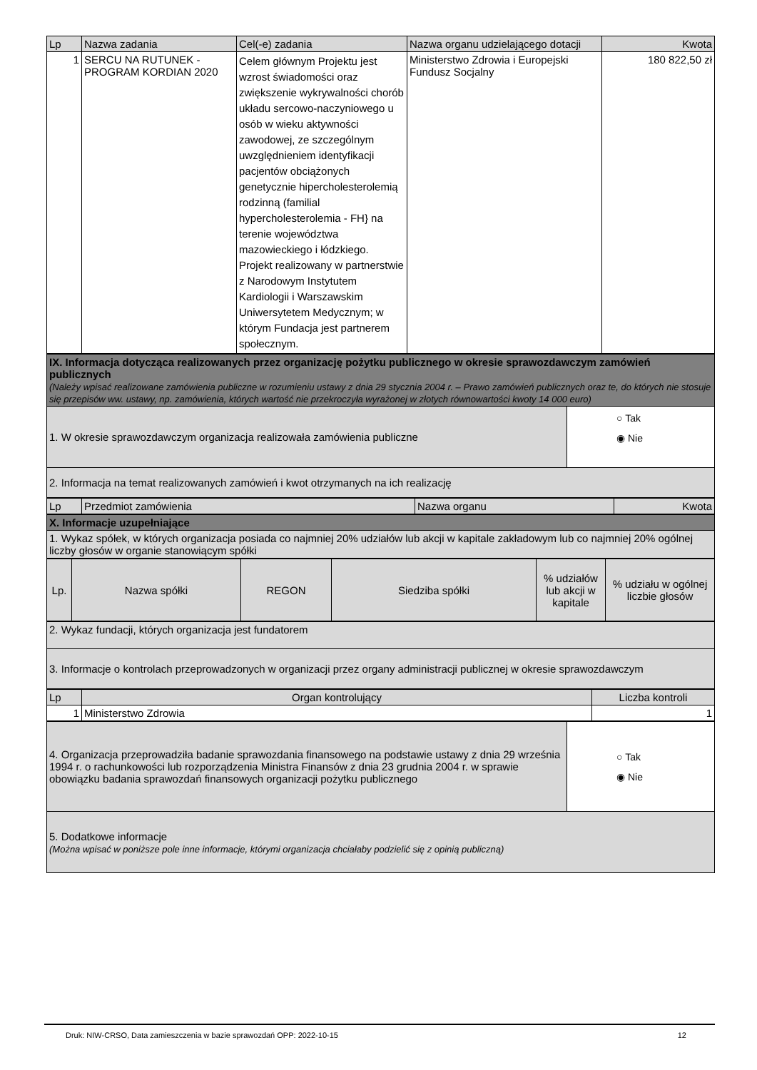| Lp | Nazwa zadania | Cel(-e) zadania | Nazwa organu udzielającego dotacji | Kwota |
| --- | --- | --- | --- | --- |
| 1 | SERCU NA RUTUNEK - PROGRAM KORDIAN 2020 | Celem głównym Projektu jest wzrost świadomości oraz zwiększenie wykrywalności chorób układu sercowo-naczyniowego u osób w wieku aktywności zawodowej, ze szczególnym uwzględnieniem identyfikacji pacjentów obciążonych genetycznie hipercholesterolemią rodzinną (familial hypercholesterolemia - FH} na terenie województwa mazowieckiego i łódzkiego. Projekt realizowany w partnerstwie z Narodowym Instytutem Kardiologii i Warszawskim Uniwersytetem Medycznym; w którym Fundacja jest partnerem społecznym. | Ministerstwo Zdrowia i Europejski Fundusz Socjalny | 180 822,50 zł |
| IX. Informacja dotycząca realizowanych przez organizację pożytku publicznego w okresie sprawozdawczym zamówień publicznych (Należy wpisać realizowane zamówienia publiczne w rozumieniu ustawy z dnia 29 stycznia 2004 r. – Prawo zamówień publicznych oraz te, do których nie stosuje się przepisów ww. ustawy, np. zamówienia, których wartość nie przekroczyła wyrażonej w złotych równowartości kwoty 14 000 euro) | |
| 1. W okresie sprawozdawczym organizacja realizowała zamówienia publiczne | ○ Tak ◉ Nie |
| 2. Informacja na temat realizowanych zamówień i kwot otrzymanych na ich realizację | |
| Lp | Przedmiot zamówienia | Nazwa organu | Kwota |
| X. Informacje uzupełniające |
| 1. Wykaz spółek, w których organizacja posiada co najmniej 20% udziałów lub akcji w kapitale zakładowym lub co najmniej 20% ogólnej liczby głosów w organie stanowiącym spółki |
| Lp. | Nazwa spółki | REGON | Siedziba spółki | % udziałów lub akcji w kapitale | % udziału w ogólnej liczbie głosów |
| 2. Wykaz fundacji, których organizacja jest fundatorem |
| 3. Informacje o kontrolach przeprowadzonych w organizacji przez organy administracji publicznej w okresie sprawozdawczym |
| Lp | Organ kontrolujący | Liczba kontroli |
| 1 | Ministerstwo Zdrowia | 1 |
| 4. Organizacja przeprowadziła badanie sprawozdania finansowego na podstawie ustawy z dnia 29 września 1994 r. o rachunkowości lub rozporządzenia Ministra Finansów z dnia 23 grudnia 2004 r. w sprawie obowiązku badania sprawozdań finansowych organizacji pożytku publicznego | ○ Tak ◉ Nie |
| 5. Dodatkowe informacje (Można wpisać w poniższe pole inne informacje, którymi organizacja chciałaby podzielić się z opinią publiczną) | |
Druk: NIW-CRSO, Data zamieszczenia w bazie sprawozdań OPP: 2022-10-15 12